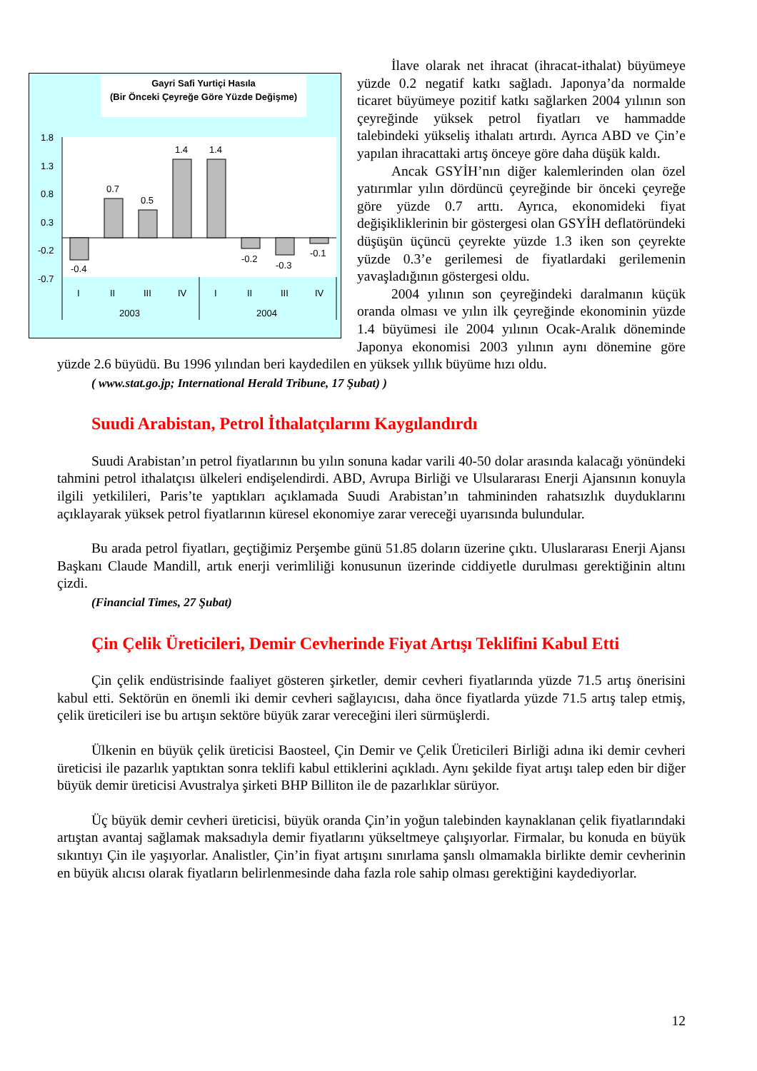Gayri Safi Yurtiçi Hasıla
(Bir Önceki Çeyreğe Göre Yüzde Değişme)
1.8
1.3
0.8
0.3
-0.2
-0.7
-0.4
0.7
0.5
1.4
1.4
-0.2
-0.3
-0.1
I
II
III
IV
I
II
III
IV
2003
2004
İlave olarak net ihracat (ihracat-ithalat) büyümeye yüzde 0.2 negatif katkı sağladı. Japonya’da normalde ticaret büyümeye pozitif katkı sağlarken 2004 yılının son çeyreğinde yüksek petrol fiyatları ve hammadde talebindeki yükseliş ithalatı artırdı. Ayrıca ABD ve Çin’e yapılan ihracattaki artış önceye göre daha düşük kaldı.
Ancak GSYİH’nın diğer kalemlerinden olan özel yatırımlar yılın dördüncü çeyreğinde bir önceki çeyreğe göre yüzde 0.7 arttı. Ayrıca, ekonomideki fiyat değişikliklerinin bir göstergesi olan GSYİH deflatöründeki düşüşün üçüncü çeyrekte yüzde 1.3 iken son çeyrekte yüzde 0.3’e gerilemesi de fiyatlardaki gerilemenin yavaşladığının göstergesi oldu.
2004 yılının son çeyreğindeki daralmanın küçük oranda olması ve yılın ilk çeyreğinde ekonominin yüzde 1.4 büyümesi ile 2004 yılının Ocak-Aralık döneminde Japonya ekonomisi 2003 yılının aynı dönemine göre yüzde 2.6 büyüdü. Bu 1996 yılından beri kaydedilen en yüksek yıllık büyüme hızı oldu.
( www.stat.go.jp; International Herald Tribune, 17 Şubat) )
Suudi Arabistan, Petrol İthalatçılarını Kaygılandırdı
Suudi Arabistan’ın petrol fiyatlarının bu yılın sonuna kadar varili 40-50 dolar arasında kalacağı yönündeki tahmini petrol ithalatçısı ülkeleri endişelendirdi. ABD, Avrupa Birliği ve Ulsulararası Enerji Ajansının konuyla ilgili yetkilileri, Paris’te yaptıkları açıklamada Suudi Arabistan’ın tahmininden rahatsızlık duyduklarını açıklayarak yüksek petrol fiyatlarının küresel ekonomiye zarar vereceği uyarısında bulundular.
Bu arada petrol fiyatları, geçtiğimiz Perşembe günü 51.85 doların üzerine çıktı. Uluslararası Enerji Ajansı Başkanı Claude Mandill, artık enerji verimliliği konusunun üzerinde ciddiyetle durulması gerektiğinin altını çizdi.
(Financial Times, 27 Şubat)
Çin Çelik Üreticileri, Demir Cevherinde Fiyat Artışı Teklifini Kabul Etti
Çin çelik endüstrisinde faaliyet gösteren şirketler, demir cevheri fiyatlarında yüzde 71.5 artış önerisini kabul etti. Sektörün en önemli iki demir cevheri sağlayıcısı, daha önce fiyatlarda yüzde 71.5 artış talep etmiş, çelik üreticileri ise bu artışın sektöre büyük zarar vereceğini ileri sürmüşlerdi.
Ülkenin en büyük çelik üreticisi Baosteel, Çin Demir ve Çelik Üreticileri Birliği adına iki demir cevheri üreticisi ile pazarlık yaptıktan sonra teklifi kabul ettiklerini açıkladı. Aynı şekilde fiyat artışı talep eden bir diğer büyük demir üreticisi Avustralya şirketi BHP Billiton ile de pazarlıklar sürüyor.
Üç büyük demir cevheri üreticisi, büyük oranda Çin’in yoğun talebinden kaynaklanan çelik fiyatlarındaki artıştan avantaj sağlamak maksadıyla demir fiyatlarını yükseltmeye çalışıyorlar. Firmalar, bu konuda en büyük sıkıntıyı Çin ile yaşıyorlar. Analistler, Çin’in fiyat artışını sınırlama şanslı olmamakla birlikte demir cevherinin en büyük alıcısı olarak fiyatların belirlenmesinde daha fazla role sahip olması gerektiğini kaydediyorlar.
12